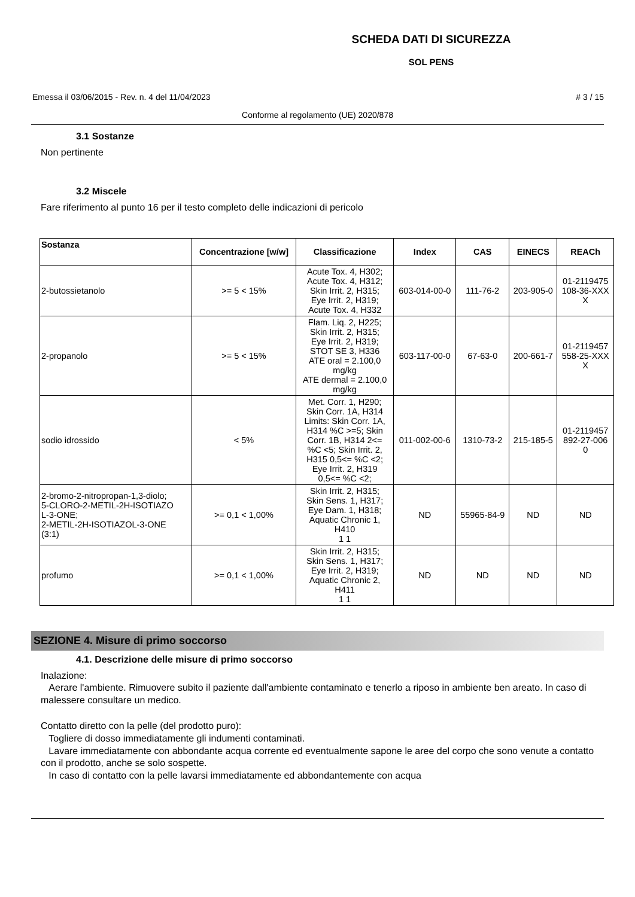SCHEDA DATI DI SICUREZZA
SOL PENS
Emessa il 03/06/2015 - Rev. n. 4 del 11/04/2023 # 3 / 15
Conforme al regolamento (UE) 2020/878
3.1 Sostanze
Non pertinente
3.2 Miscele
Fare riferimento al punto 16 per il testo completo delle indicazioni di pericolo
| Sostanza | Concentrazione [w/w] | Classificazione | Index | CAS | EINECS | REACh |
| --- | --- | --- | --- | --- | --- | --- |
| 2-butossietanolo | >= 5 < 15% | Acute Tox. 4, H302; Acute Tox. 4, H312; Skin Irrit. 2, H315; Eye Irrit. 2, H319; Acute Tox. 4, H332 | 603-014-00-0 | 111-76-2 | 203-905-0 | 01-2119475 108-36-XXX X |
| 2-propanolo | >= 5 < 15% | Flam. Liq. 2, H225; Skin Irrit. 2, H315; Eye Irrit. 2, H319; STOT SE 3, H336 ATE oral = 2.100,0 mg/kg ATE dermal = 2.100,0 mg/kg | 603-117-00-0 | 67-63-0 | 200-661-7 | 01-2119457 558-25-XXX X |
| sodio idrossido | < 5% | Met. Corr. 1, H290; Skin Corr. 1A, H314 Limits: Skin Corr. 1A, H314 %C >=5; Skin Corr. 1B, H314 2<= %C <5; Skin Irrit. 2, H315 0,5<= %C <2; Eye Irrit. 2, H319 0,5<= %C <2; | 011-002-00-6 | 1310-73-2 | 215-185-5 | 01-2119457 892-27-006 0 |
| 2-bromo-2-nitropropan-1,3-diolo; 5-CLORO-2-METIL-2H-ISOTIAZO L-3-ONE; 2-METIL-2H-ISOTIAZOL-3-ONE (3:1) | >= 0,1 < 1,00% | Skin Irrit. 2, H315; Skin Sens. 1, H317; Eye Dam. 1, H318; Aquatic Chronic 1, H410 1 1 | ND | 55965-84-9 | ND | ND |
| profumo | >= 0,1 < 1,00% | Skin Irrit. 2, H315; Skin Sens. 1, H317; Eye Irrit. 2, H319; Aquatic Chronic 2, H411 1 1 | ND | ND | ND | ND |
SEZIONE 4. Misure di primo soccorso
4.1. Descrizione delle misure di primo soccorso
Inalazione:
Aerare l'ambiente. Rimuovere subito il paziente dall'ambiente contaminato e tenerlo a riposo in ambiente ben areato. In caso di malessere consultare un medico.
Contatto diretto con la pelle (del prodotto puro):
Togliere di dosso immediatamente gli indumenti contaminati.
Lavare immediatamente con abbondante acqua corrente ed eventualmente sapone le aree del corpo che sono venute a contatto con il prodotto, anche se solo sospette.
In caso di contatto con la pelle lavarsi immediatamente ed abbondantemente con acqua